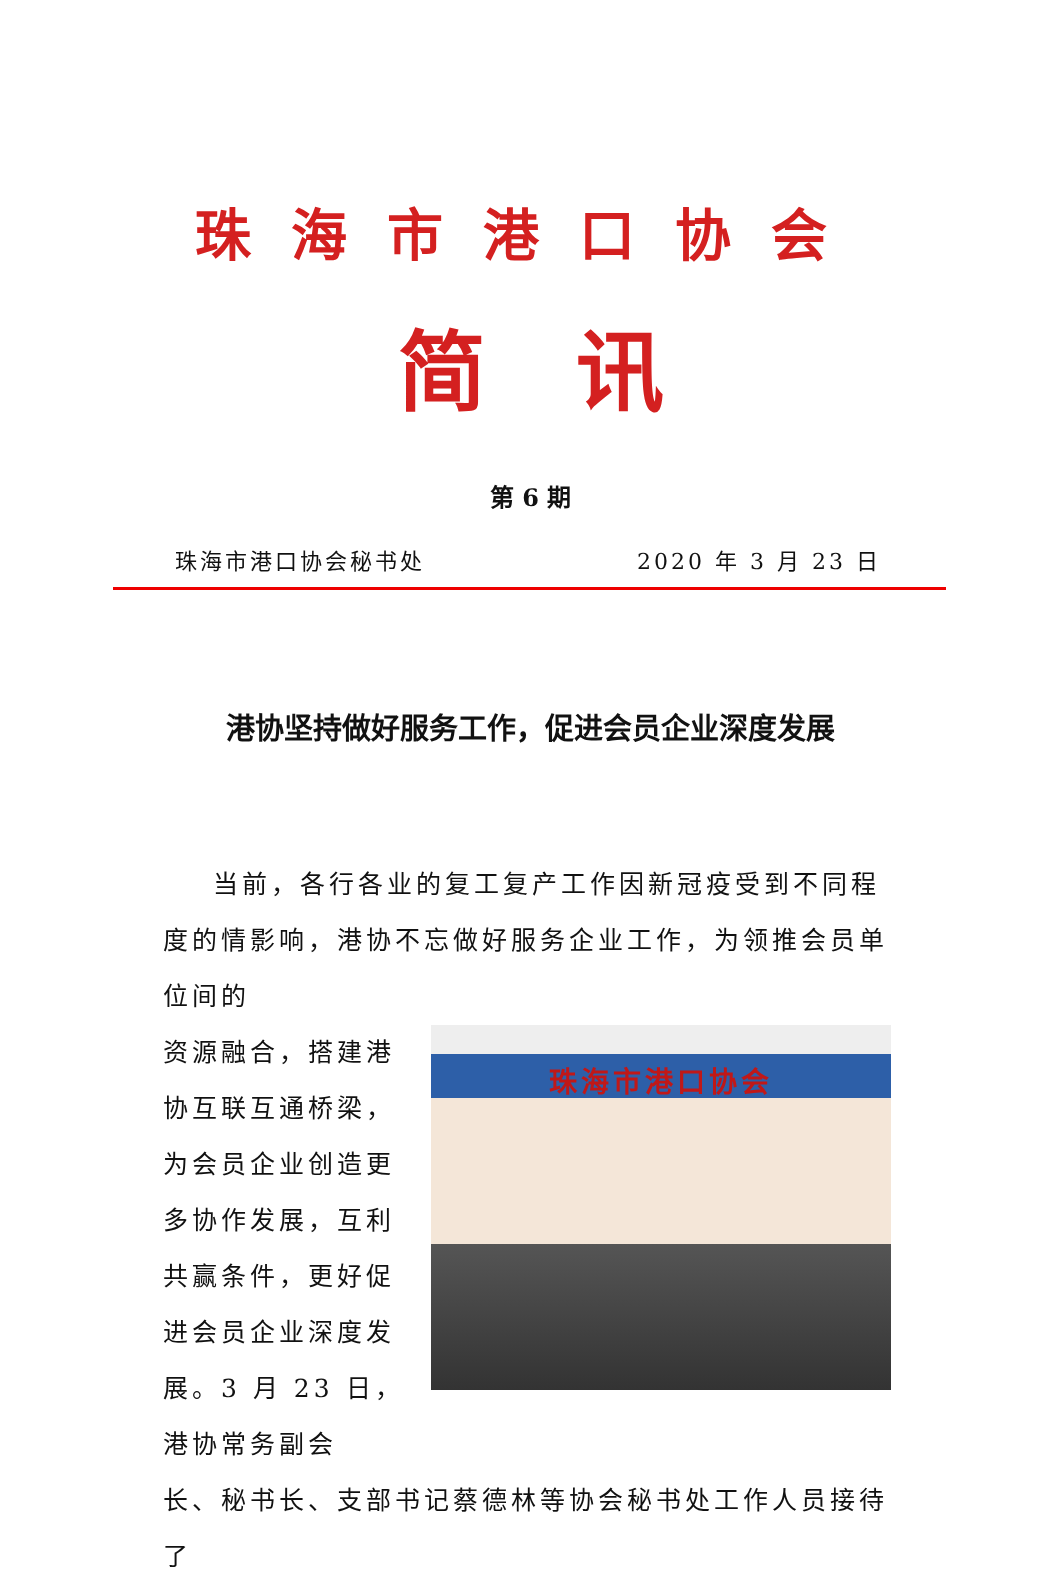珠海市港口协会
简讯
第 6 期
珠海市港口协会秘书处 2020 年 3 月 23 日
港协坚持做好服务工作，促进会员企业深度发展
当前，各行各业的复工复产工作因新冠疫受到不同程度的情影响，港协不忘做好服务企业工作，为领推会员单位间的
资源融合，搭建港协互联互通桥梁，为会员企业创造更多协作发展，互利共赢条件，更好促进会员企业深度发展。3 月 23 日，港协常务副会
珠海市港口协会
长、秘书长、支部书记蔡德林等协会秘书处工作人员接待了